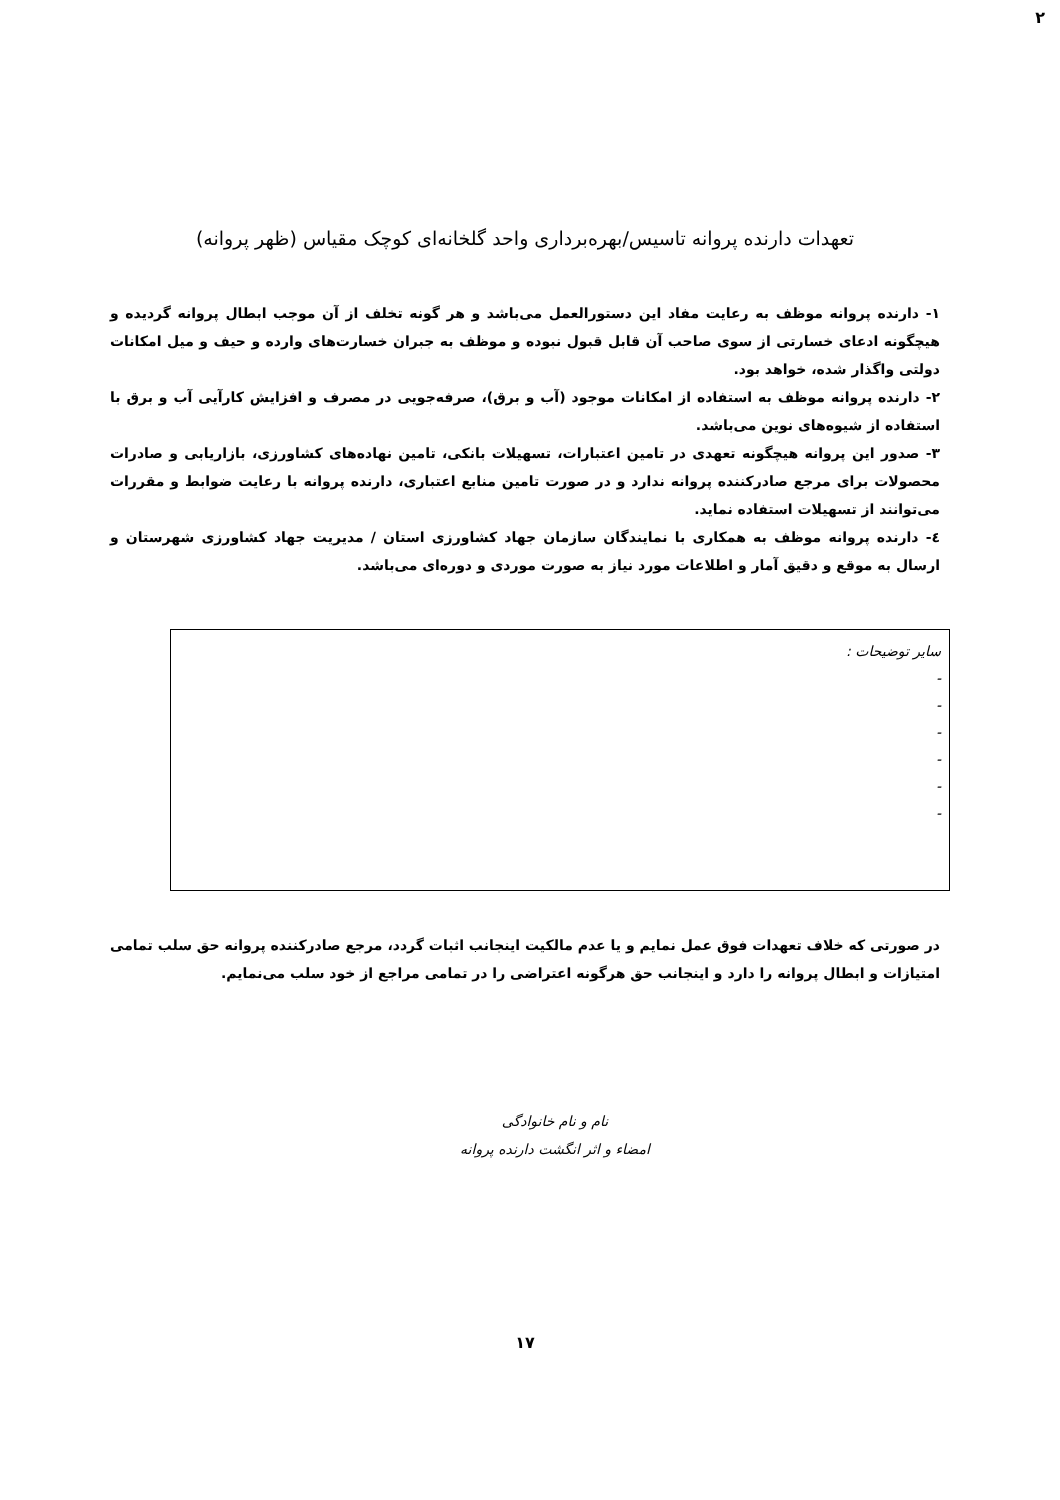۲
تعهدات دارنده پروانه تاسیس/بهره‌برداری واحد گلخانه‌ای کوچک مقیاس (ظهر پروانه)
۱- دارنده پروانه موظف به رعایت مفاد این دستورالعمل می‌باشد و هر گونه تخلف از آن موجب ابطال پروانه گردیده و هیچگونه ادعای خسارتی از سوی صاحب آن قابل قبول نبوده و موظف به جبران خسارت‌های وارده و حیف و میل امکانات دولتی واگذار شده، خواهد بود.
۲- دارنده پروانه موظف به استفاده از امکانات موجود (آب و برق)، صرفه‌جویی در مصرف و افزایش کارآیی آب و برق با استفاده از شیوه‌های نوین می‌باشد.
۳- صدور این پروانه هیچگونه تعهدی در تامین اعتبارات، تسهیلات بانکی، تامین نهاده‌های کشاورزی، بازاریابی و صادرات محصولات برای مرجع صادرکننده پروانه ندارد و در صورت تامین منابع اعتباری، دارنده پروانه با رعایت ضوابط و مقررات می‌توانند از تسهیلات استفاده نماید.
٤- دارنده پروانه موظف به همکاری با نمایندگان سازمان جهاد کشاورزی استان / مدیریت جهاد کشاورزی شهرستان و ارسال به موقع و دقیق آمار و اطلاعات مورد نیاز به صورت موردی و دوره‌ای می‌باشد.
سایر توضیحات :
-
-
-
-
-
-
در صورتی که خلاف تعهدات فوق عمل نمایم و یا عدم مالکیت اینجانب اثبات گردد، مرجع صادرکننده پروانه حق سلب تمامی امتیازات و ابطال پروانه را دارد و اینجانب حق هرگونه اعتراضی را در تمامی مراجع از خود سلب می‌نمایم.
نام و نام خانوادگی
امضاء و اثر انگشت دارنده پروانه
۱۷